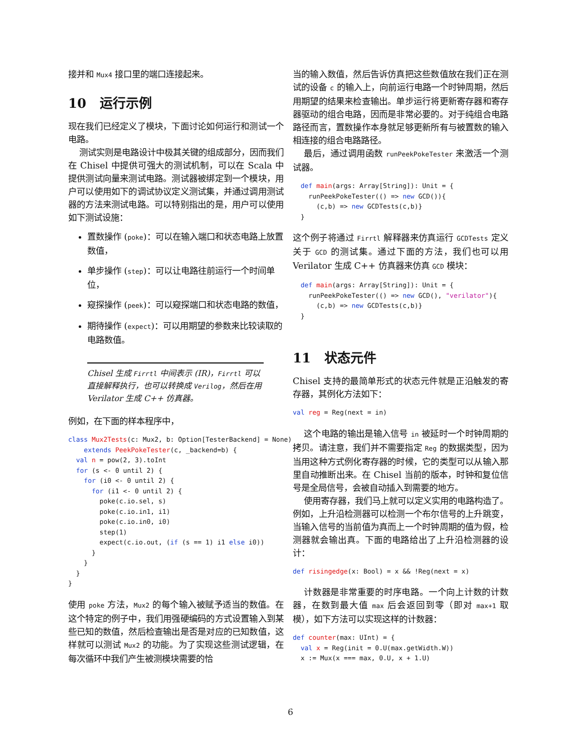接并和 Mux4 接口里的端口连接起来。
10 运行示例
现在我们已经定义了模块，下面讨论如何运行和测试一个电路。
测试实则是电路设计中极其关键的组成部分，因而我们在 Chisel 中提供可强大的测试机制，可以在 Scala 中提供测试向量来测试电路。测试器被绑定到一个模块，用户可以使用如下的调试协议定义测试集，并通过调用测试器的方法来测试电路。可以特别指出的是，用户可以使用如下测试设施：
置数操作 (poke)：可以在输入端口和状态电路上放置数值，
单步操作 (step)：可以让电路往前运行一个时间单位，
窥探操作 (peek)：可以窥探端口和状态电路的数值，
期待操作 (expect)：可以用期望的参数来比较读取的电路数值。
Chisel 生成 Firrtl 中间表示 (IR)，Firrtl 可以直接解释执行，也可以转换成 Verilog，然后在用 Verilator 生成 C++ 仿真器。
例如，在下面的样本程序中，
class Mux2Tests(c: Mux2, b: Option[TesterBackend] = None)
    extends PeekPokeTester(c, _backend=b) {
  val n = pow(2, 3).toInt
  for (s <- 0 until 2) {
    for (i0 <- 0 until 2) {
      for (i1 <- 0 until 2) {
        poke(c.io.sel, s)
        poke(c.io.in1, i1)
        poke(c.io.in0, i0)
        step(1)
        expect(c.io.out, (if (s == 1) i1 else i0))
      }
    }
  }
}
使用 poke 方法，Mux2 的每个输入被赋予适当的数值。在这个特定的例子中，我们用强硬编码的方式设置输入到某些已知的数值，然后检查输出是否是对应的已知数值，这样就可以测试 Mux2 的功能。为了实现这些测试逻辑，在每次循环中我们产生被测模块需要的恰
当的输入数值，然后告诉仿真把这些数值放在我们正在测试的设备 c 的输入上，向前运行电路一个时钟周期，然后用期望的结果来检查输出。单步运行将更新寄存器和寄存器驱动的组合电路，因而是非常必要的。对于纯组合电路路径而言，置数操作本身就足够更新所有与被置数的输入相连接的组合电路路径。
最后，通过调用函数 runPeekPokeTester 来激活一个测试器。
  def main(args: Array[String]): Unit = {
    runPeekPokeTester(() => new GCD()){
      (c,b) => new GCDTests(c,b)}
  }
这个例子将通过 Firrtl 解释器来仿真运行 GCDTests 定义关于 GCD 的测试集。通过下面的方法，我们也可以用 Verilator 生成 C++ 仿真器来仿真 GCD 模块：
  def main(args: Array[String]): Unit = {
    runPeekPokeTester(() => new GCD(), "verilator"){
      (c,b) => new GCDTests(c,b)}
  }
11 状态元件
Chisel 支持的最简单形式的状态元件就是正沿触发的寄存器，其例化方法如下：
val reg = Reg(next = in)
这个电路的输出是输入信号 in 被延时一个时钟周期的拷贝。请注意，我们并不需要指定 Reg 的数据类型，因为当用这种方式例化寄存器的时候，它的类型可以从输入那里自动推断出来。在 Chisel 当前的版本，时钟和复位信号是全局信号，会被自动插入到需要的地方。
使用寄存器，我们马上就可以定义实用的电路构造了。例如，上升沿检测器可以检测一个布尔信号的上升跳变，当输入信号的当前值为真而上一个时钟周期的值为假，检测器就会输出真。下面的电路给出了上升沿检测器的设计：
def risingedge(x: Bool) = x && !Reg(next = x)
计数器是非常重要的时序电路。一个向上计数的计数器，在数到最大值 max 后会返回到零（即对 max+1 取模），如下方法可以实现这样的计数器：
def counter(max: UInt) = {
  val x = Reg(init = 0.U(max.getWidth.W))
  x := Mux(x === max, 0.U, x + 1.U)
6